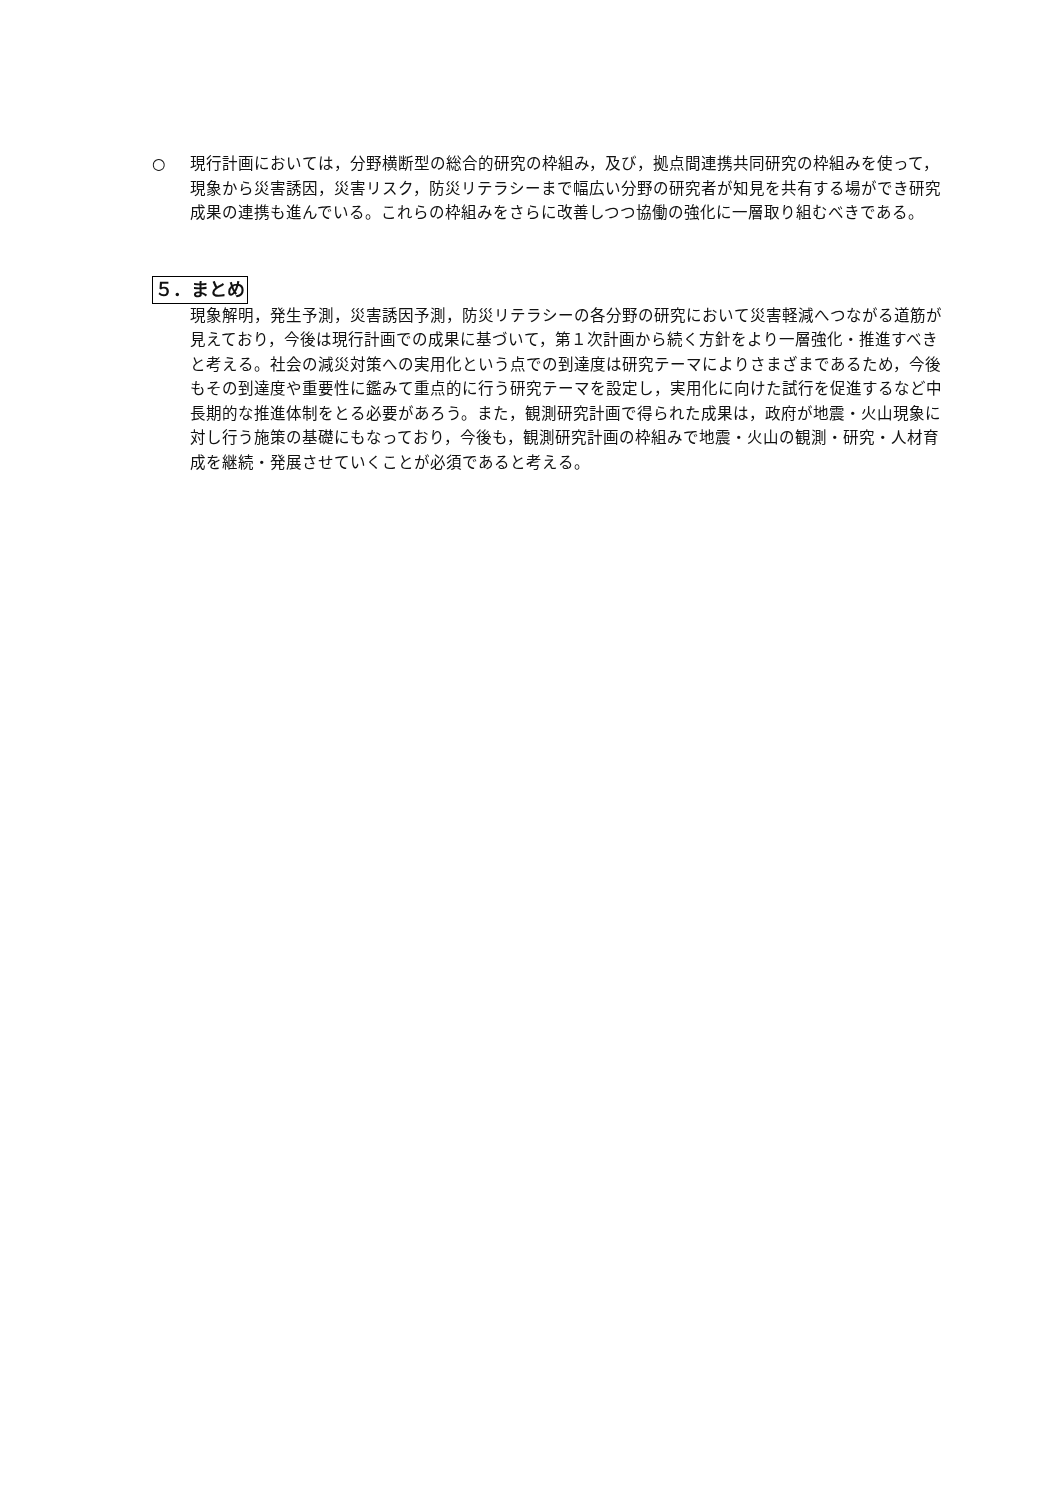○ 現行計画においては，分野横断型の総合的研究の枠組み，及び，拠点間連携共同研究の枠組みを使って，現象から災害誘因，災害リスク，防災リテラシーまで幅広い分野の研究者が知見を共有する場ができ研究成果の連携も進んでいる。これらの枠組みをさらに改善しつつ協働の強化に一層取り組むべきである。
５．まとめ
現象解明，発生予測，災害誘因予測，防災リテラシーの各分野の研究において災害軽減へつながる道筋が見えており，今後は現行計画での成果に基づいて，第１次計画から続く方針をより一層強化・推進すべきと考える。社会の減災対策への実用化という点での到達度は研究テーマによりさまざまであるため，今後もその到達度や重要性に鑑みて重点的に行う研究テーマを設定し，実用化に向けた試行を促進するなど中長期的な推進体制をとる必要があろう。また，観測研究計画で得られた成果は，政府が地震・火山現象に対し行う施策の基礎にもなっており，今後も，観測研究計画の枠組みで地震・火山の観測・研究・人材育成を継続・発展させていくことが必須であると考える。